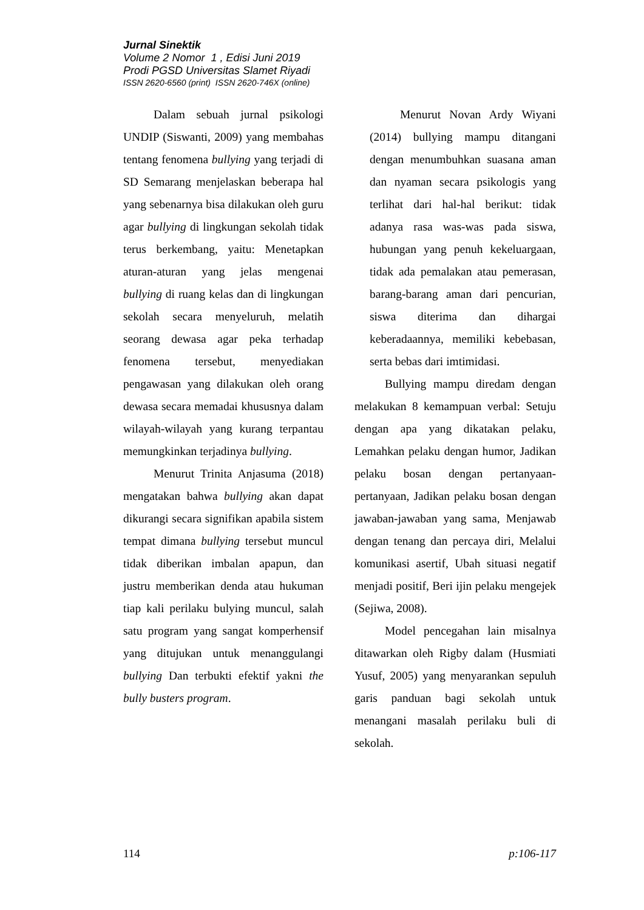Jurnal Sinektik
Volume 2 Nomor 1 , Edisi Juni 2019
Prodi PGSD Universitas Slamet Riyadi
ISSN 2620-6560 (print) ISSN 2620-746X (online)
Dalam sebuah jurnal psikologi UNDIP (Siswanti, 2009) yang membahas tentang fenomena bullying yang terjadi di SD Semarang menjelaskan beberapa hal yang sebenarnya bisa dilakukan oleh guru agar bullying di lingkungan sekolah tidak terus berkembang, yaitu: Menetapkan aturan-aturan yang jelas mengenai bullying di ruang kelas dan di lingkungan sekolah secara menyeluruh, melatih seorang dewasa agar peka terhadap fenomena tersebut, menyediakan pengawasan yang dilakukan oleh orang dewasa secara memadai khususnya dalam wilayah-wilayah yang kurang terpantau memungkinkan terjadinya bullying.
Menurut Trinita Anjasuma (2018) mengatakan bahwa bullying akan dapat dikurangi secara signifikan apabila sistem tempat dimana bullying tersebut muncul tidak diberikan imbalan apapun, dan justru memberikan denda atau hukuman tiap kali perilaku bulying muncul, salah satu program yang sangat komperhensif yang ditujukan untuk menanggulangi bullying Dan terbukti efektif yakni the bully busters program.
Menurut Novan Ardy Wiyani (2014) bullying mampu ditangani dengan menumbuhkan suasana aman dan nyaman secara psikologis yang terlihat dari hal-hal berikut: tidak adanya rasa was-was pada siswa, hubungan yang penuh kekeluargaan, tidak ada pemalakan atau pemerasan, barang-barang aman dari pencurian, siswa diterima dan dihargai keberadaannya, memiliki kebebasan, serta bebas dari imtimidasi.
Bullying mampu diredam dengan melakukan 8 kemampuan verbal: Setuju dengan apa yang dikatakan pelaku, Lemahkan pelaku dengan humor, Jadikan pelaku bosan dengan pertanyaan-pertanyaan, Jadikan pelaku bosan dengan jawaban-jawaban yang sama, Menjawab dengan tenang dan percaya diri, Melalui komunikasi asertif, Ubah situasi negatif menjadi positif, Beri ijin pelaku mengejek (Sejiwa, 2008).
Model pencegahan lain misalnya ditawarkan oleh Rigby dalam (Husmiati Yusuf, 2005) yang menyarankan sepuluh garis panduan bagi sekolah untuk menangani masalah perilaku buli di sekolah.
114 p:106-117